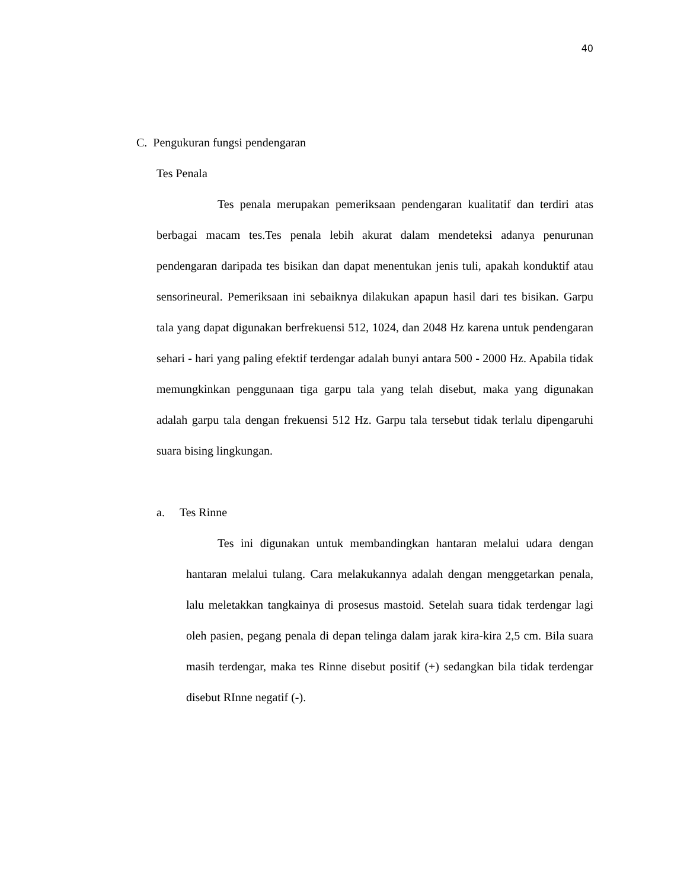40
C. Pengukuran fungsi pendengaran
Tes Penala
Tes penala merupakan pemeriksaan pendengaran kualitatif dan terdiri atas berbagai macam tes.Tes penala lebih akurat dalam mendeteksi adanya penurunan pendengaran daripada tes bisikan dan dapat menentukan jenis tuli, apakah konduktif atau sensorineural. Pemeriksaan ini sebaiknya dilakukan apapun hasil dari tes bisikan. Garpu tala yang dapat digunakan berfrekuensi 512, 1024, dan 2048 Hz karena untuk pendengaran sehari - hari yang paling efektif terdengar adalah bunyi antara 500 - 2000 Hz. Apabila tidak memungkinkan penggunaan tiga garpu tala yang telah disebut, maka yang digunakan adalah garpu tala dengan frekuensi 512 Hz. Garpu tala tersebut tidak terlalu dipengaruhi suara bising lingkungan.
a. Tes Rinne
Tes ini digunakan untuk membandingkan hantaran melalui udara dengan hantaran melalui tulang. Cara melakukannya adalah dengan menggetarkan penala, lalu meletakkan tangkainya di prosesus mastoid. Setelah suara tidak terdengar lagi oleh pasien, pegang penala di depan telinga dalam jarak kira-kira 2,5 cm. Bila suara masih terdengar, maka tes Rinne disebut positif (+) sedangkan bila tidak terdengar disebut RInne negatif (-).